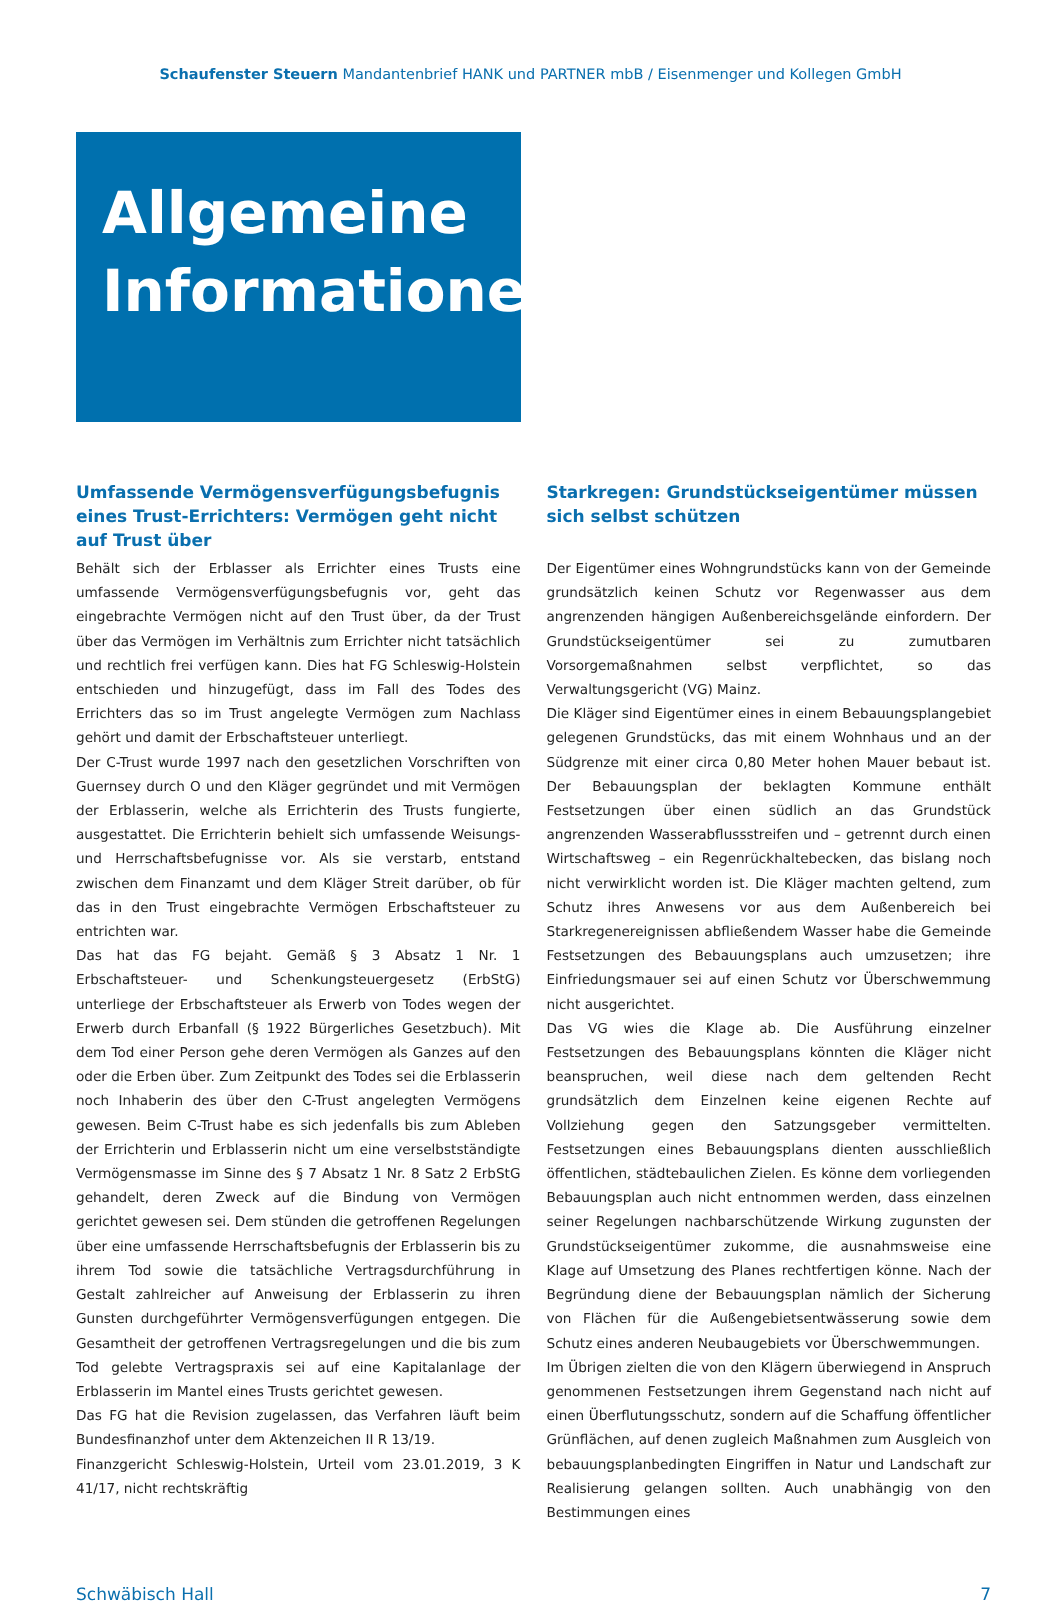Schaufenster Steuern Mandantenbrief HANK und PARTNER mbB / Eisenmenger und Kollegen GmbH
Allgemeine
Informationen
Umfassende Vermögensverfügungsbefugnis eines Trust-Errichters: Vermögen geht nicht auf Trust über
Behält sich der Erblasser als Errichter eines Trusts eine umfassende Vermögensverfügungsbefugnis vor, geht das eingebrachte Vermögen nicht auf den Trust über, da der Trust über das Vermögen im Verhältnis zum Errichter nicht tatsächlich und rechtlich frei verfügen kann. Dies hat FG Schleswig-Holstein entschieden und hinzugefügt, dass im Fall des Todes des Errichters das so im Trust angelegte Vermögen zum Nachlass gehört und damit der Erbschaftsteuer unterliegt.
Der C-Trust wurde 1997 nach den gesetzlichen Vorschriften von Guernsey durch O und den Kläger gegründet und mit Vermögen der Erblasserin, welche als Errichterin des Trusts fungierte, ausgestattet. Die Errichterin behielt sich umfassende Weisungs- und Herrschaftsbefugnisse vor. Als sie verstarb, entstand zwischen dem Finanzamt und dem Kläger Streit darüber, ob für das in den Trust eingebrachte Vermögen Erbschaftsteuer zu entrichten war.
Das hat das FG bejaht. Gemäß § 3 Absatz 1 Nr. 1 Erbschaftsteuer- und Schenkungsteuergesetz (ErbStG) unterliege der Erbschaftsteuer als Erwerb von Todes wegen der Erwerb durch Erbanfall (§ 1922 Bürgerliches Gesetzbuch). Mit dem Tod einer Person gehe deren Vermögen als Ganzes auf den oder die Erben über. Zum Zeitpunkt des Todes sei die Erblasserin noch Inhaberin des über den C-Trust angelegten Vermögens gewesen. Beim C-Trust habe es sich jedenfalls bis zum Ableben der Errichterin und Erblasserin nicht um eine verselbstständigte Vermögensmasse im Sinne des § 7 Absatz 1 Nr. 8 Satz 2 ErbStG gehandelt, deren Zweck auf die Bindung von Vermögen gerichtet gewesen sei. Dem stünden die getroffenen Regelungen über eine umfassende Herrschaftsbefugnis der Erblasserin bis zu ihrem Tod sowie die tatsächliche Vertragsdurchführung in Gestalt zahlreicher auf Anweisung der Erblasserin zu ihren Gunsten durchgeführter Vermögensverfügungen entgegen. Die Gesamtheit der getroffenen Vertragsregelungen und die bis zum Tod gelebte Vertragspraxis sei auf eine Kapitalanlage der Erblasserin im Mantel eines Trusts gerichtet gewesen.
Das FG hat die Revision zugelassen, das Verfahren läuft beim Bundesfinanzhof unter dem Aktenzeichen II R 13/19.
Finanzgericht Schleswig-Holstein, Urteil vom 23.01.2019, 3 K 41/17, nicht rechtskräftig
Starkregen: Grundstückseigentümer müssen sich selbst schützen
Der Eigentümer eines Wohngrundstücks kann von der Gemeinde grundsätzlich keinen Schutz vor Regenwasser aus dem angrenzenden hängigen Außenbereichsgelände einfordern. Der Grundstückseigentümer sei zu zumutbaren Vorsorgemaßnahmen selbst verpflichtet, so das Verwaltungsgericht (VG) Mainz.
Die Kläger sind Eigentümer eines in einem Bebauungsplangebiet gelegenen Grundstücks, das mit einem Wohnhaus und an der Südgrenze mit einer circa 0,80 Meter hohen Mauer bebaut ist. Der Bebauungsplan der beklagten Kommune enthält Festsetzungen über einen südlich an das Grundstück angrenzenden Wasserabflussstreifen und – getrennt durch einen Wirtschaftsweg – ein Regenrückhaltebecken, das bislang noch nicht verwirklicht worden ist. Die Kläger machten geltend, zum Schutz ihres Anwesens vor aus dem Außenbereich bei Starkregenereignissen abfließendem Wasser habe die Gemeinde Festsetzungen des Bebauungsplans auch umzusetzen; ihre Einfriedungsmauer sei auf einen Schutz vor Überschwemmung nicht ausgerichtet.
Das VG wies die Klage ab. Die Ausführung einzelner Festsetzungen des Bebauungsplans könnten die Kläger nicht beanspruchen, weil diese nach dem geltenden Recht grundsätzlich dem Einzelnen keine eigenen Rechte auf Vollziehung gegen den Satzungsgeber vermittelten. Festsetzungen eines Bebauungsplans dienten ausschließlich öffentlichen, städtebaulichen Zielen. Es könne dem vorliegenden Bebauungsplan auch nicht entnommen werden, dass einzelnen seiner Regelungen nachbarschützende Wirkung zugunsten der Grundstückseigentümer zukomme, die ausnahmsweise eine Klage auf Umsetzung des Planes rechtfertigen könne. Nach der Begründung diene der Bebauungsplan nämlich der Sicherung von Flächen für die Außengebietsentwässerung sowie dem Schutz eines anderen Neubaugebiets vor Überschwemmungen.
Im Übrigen zielten die von den Klägern überwiegend in Anspruch genommenen Festsetzungen ihrem Gegenstand nach nicht auf einen Überflutungsschutz, sondern auf die Schaffung öffentlicher Grünflächen, auf denen zugleich Maßnahmen zum Ausgleich von bebauungsplanbedingten Eingriffen in Natur und Landschaft zur Realisierung gelangen sollten. Auch unabhängig von den Bestimmungen eines
Schwäbisch Hall 7